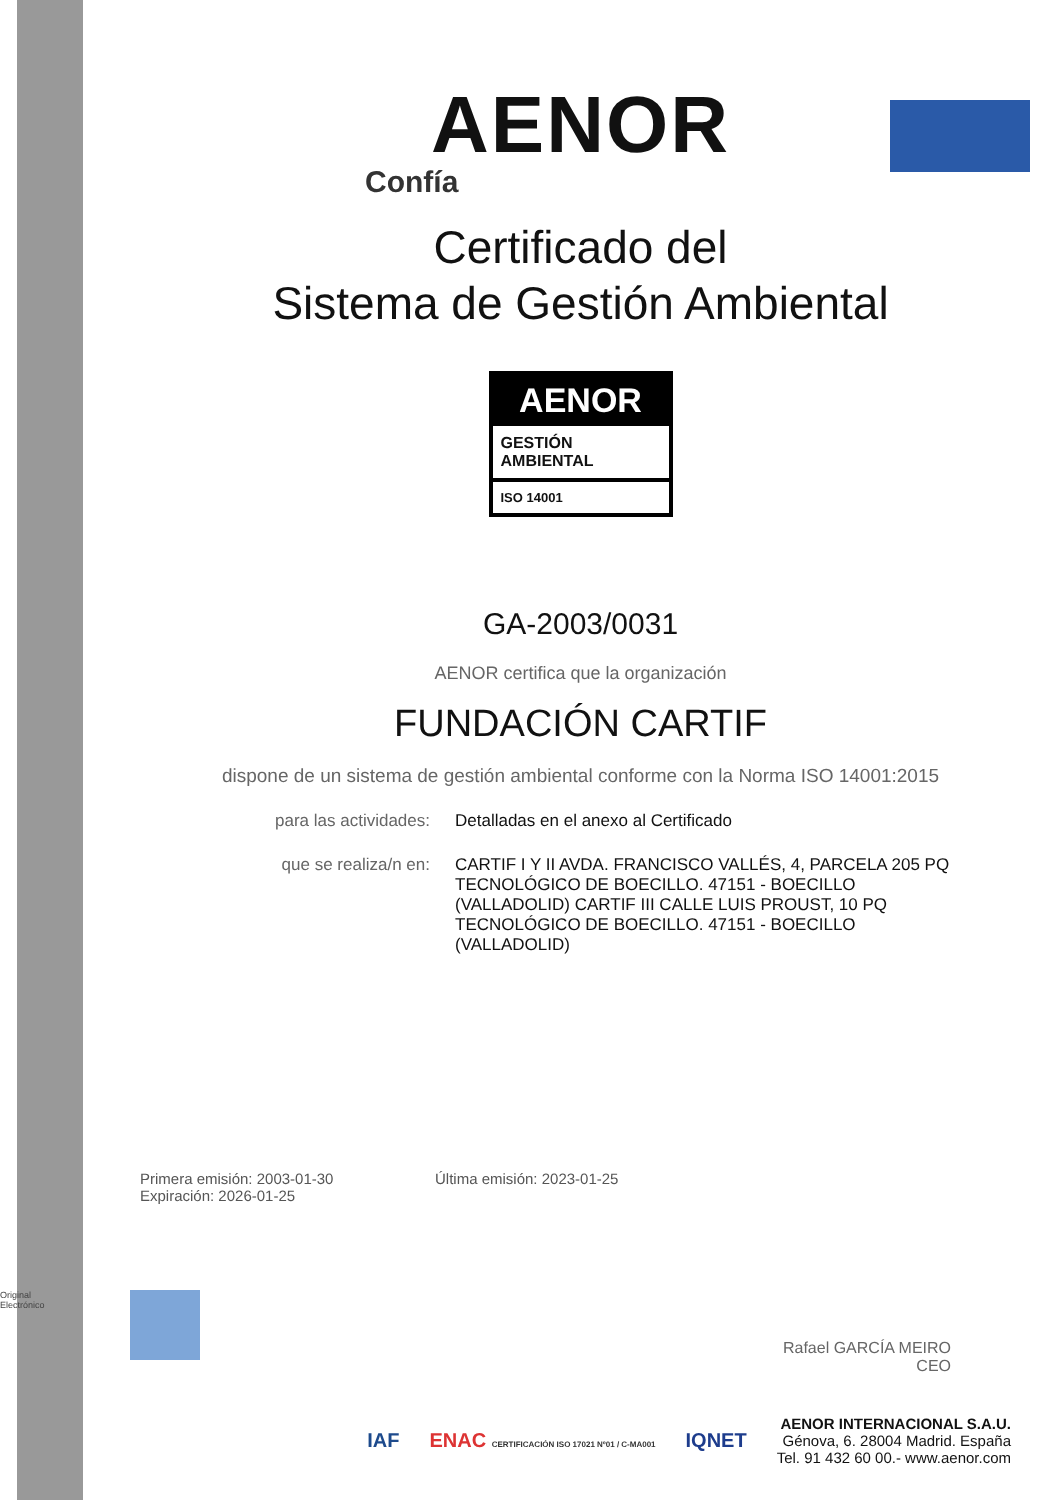Original Electrónico
AENOR
Confía
Certificado del
Sistema de Gestión Ambiental
AENOR
GESTIÓN
AMBIENTAL
ISO 14001
GA-2003/0031
AENOR certifica que la organización
FUNDACIÓN CARTIF
dispone de un sistema de gestión ambiental conforme con la Norma ISO 14001:2015
para las actividades: Detalladas en el anexo al Certificado
que se realiza/n en: CARTIF I Y II AVDA. FRANCISCO VALLÉS, 4, PARCELA 205 PQ TECNOLÓGICO DE BOECILLO. 47151 - BOECILLO (VALLADOLID) CARTIF III CALLE LUIS PROUST, 10 PQ TECNOLÓGICO DE BOECILLO. 47151 - BOECILLO (VALLADOLID)
Primera emisión: 2003-01-30
Expiración: 2026-01-25
Última emisión: 2023-01-25
Rafael GARCÍA MEIRO
CEO
IAF
ENAC CERTIFICACIÓN ISO 17021 Nº01 / C-MA001
IQNET
AENOR INTERNACIONAL S.A.U.
Génova, 6. 28004 Madrid. España
Tel. 91 432 60 00.- www.aenor.com